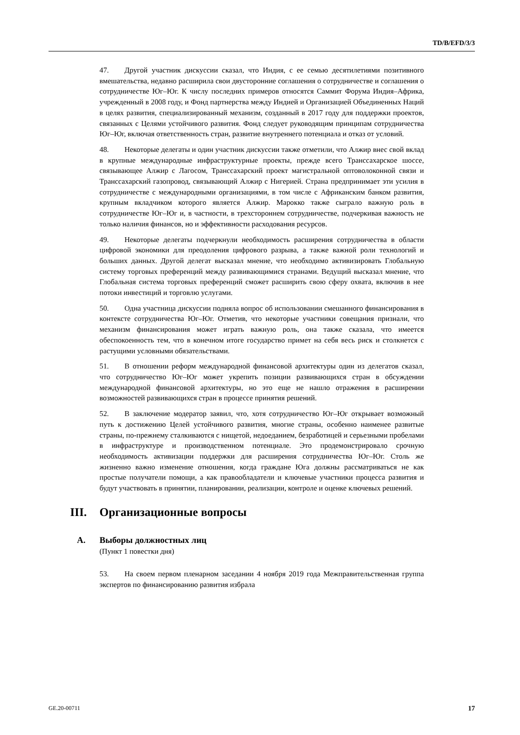TD/B/EFD/3/3
47. Другой участник дискуссии сказал, что Индия, с ее семью десятилетиями позитивного вмешательства, недавно расширила свои двусторонние соглашения о сотрудничестве и соглашения о сотрудничестве Юг–Юг. К числу последних примеров относятся Саммит Форума Индия–Африка, учрежденный в 2008 году, и Фонд партнерства между Индией и Организацией Объединенных Наций в целях развития, специализированный механизм, созданный в 2017 году для поддержки проектов, связанных с Целями устойчивого развития. Фонд следует руководящим принципам сотрудничества Юг–Юг, включая ответственность стран, развитие внутреннего потенциала и отказ от условий.
48. Некоторые делегаты и один участник дискуссии также отметили, что Алжир внес свой вклад в крупные международные инфраструктурные проекты, прежде всего Транссахарское шоссе, связывающее Алжир с Лагосом, Транссахарский проект магистральной оптоволоконной связи и Транссахарский газопровод, связывающий Алжир с Нигерией. Страна предпринимает эти усилия в сотрудничестве с международными организациями, в том числе с Африканским банком развития, крупным вкладчиком которого является Алжир. Марокко также сыграло важную роль в сотрудничестве Юг–Юг и, в частности, в трехстороннем сотрудничестве, подчеркивая важность не только наличия финансов, но и эффективности расходования ресурсов.
49. Некоторые делегаты подчеркнули необходимость расширения сотрудничества в области цифровой экономики для преодоления цифрового разрыва, а также важной роли технологий и больших данных. Другой делегат высказал мнение, что необходимо активизировать Глобальную систему торговых преференций между развивающимися странами. Ведущий высказал мнение, что Глобальная система торговых преференций сможет расширить свою сферу охвата, включив в нее потоки инвестиций и торговлю услугами.
50. Одна участница дискуссии подняла вопрос об использовании смешанного финансирования в контексте сотрудничества Юг–Юг. Отметив, что некоторые участники совещания признали, что механизм финансирования может играть важную роль, она также сказала, что имеется обеспокоенность тем, что в конечном итоге государство примет на себя весь риск и столкнется с растущими условными обязательствами.
51. В отношении реформ международной финансовой архитектуры один из делегатов сказал, что сотрудничество Юг–Юг может укрепить позиции развивающихся стран в обсуждении международной финансовой архитектуры, но это еще не нашло отражения в расширении возможностей развивающихся стран в процессе принятия решений.
52. В заключение модератор заявил, что, хотя сотрудничество Юг–Юг открывает возможный путь к достижению Целей устойчивого развития, многие страны, особенно наименее развитые страны, по-прежнему сталкиваются с нищетой, недоеданием, безработицей и серьезными пробелами в инфраструктуре и производственном потенциале. Это продемонстрировало срочную необходимость активизации поддержки для расширения сотрудничества Юг–Юг. Столь же жизненно важно изменение отношения, когда граждане Юга должны рассматриваться не как простые получатели помощи, а как правообладатели и ключевые участники процесса развития и будут участвовать в принятии, планировании, реализации, контроле и оценке ключевых решений.
III. Организационные вопросы
A. Выборы должностных лиц
(Пункт 1 повестки дня)
53. На своем первом пленарном заседании 4 ноября 2019 года Межправительственная группа экспертов по финансированию развития избрала
GE.20-00711 17